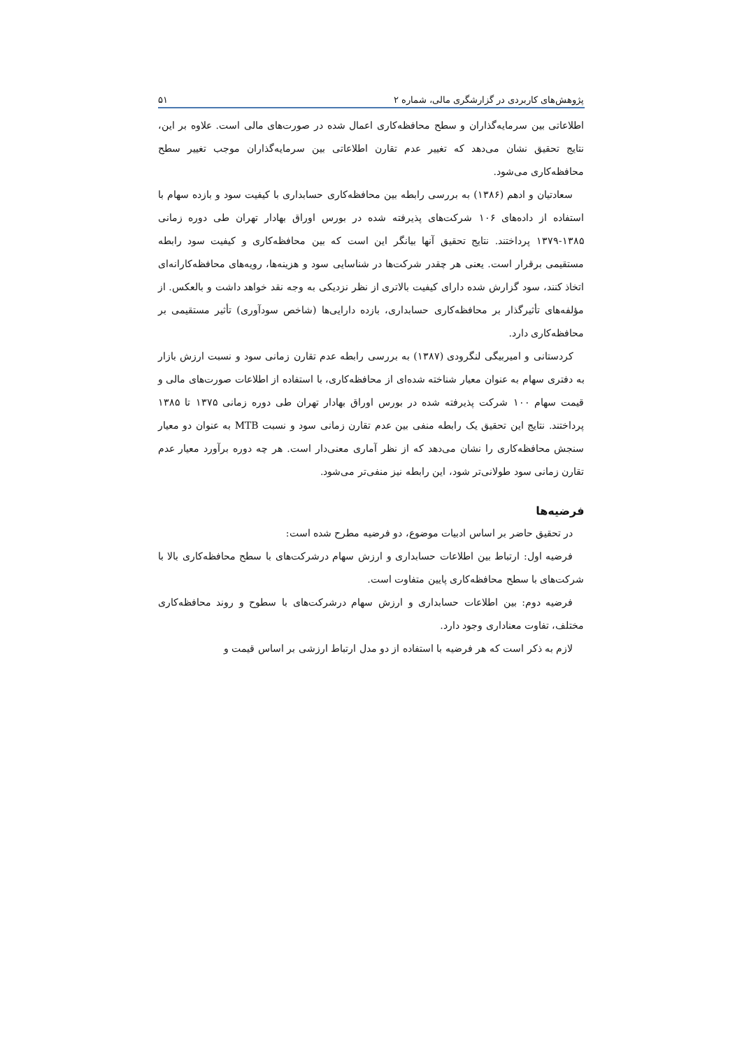پژوهش‌های کاربردی در گزارشگری مالی، شماره ۲ ۵۱
اطلاعاتی بین سرمایه‌گذاران و سطح محافظه‌کاری اعمال شده در صورت‌های مالی است. علاوه بر این، نتایج تحقیق نشان می‌دهد که تغییر عدم تقارن اطلاعاتی بین سرمایه‌گذاران موجب تغییر سطح محافظه‌کاری می‌شود.
سعادتیان و ادهم (۱۳۸۶) به بررسی رابطه بین محافظه‌کاری حسابداری با کیفیت سود و بازده سهام با استفاده از داده‌های ۱۰۶ شرکت‌های پذیرفته شده در بورس اوراق بهادار تهران طی دوره زمانی ۱۳۸۵-۱۳۷۹ پرداختند. نتایج تحقیق آنها بیانگر این است که بین محافظه‌کاری و کیفیت سود رابطه مستقیمی برقرار است. یعنی هر چقدر شرکت‌ها در شناسایی سود و هزینه‌ها، رویه‌های محافظه‌کارانه‌ای اتخاذ کنند، سود گزارش شده دارای کیفیت بالاتری از نظر نزدیکی به وجه نقد خواهد داشت و بالعکس. از مؤلفه‌های تأثیرگذار بر محافظه‌کاری حسابداری، بازده دارایی‌ها (شاخص سودآوری) تأثیر مستقیمی بر محافظه‌کاری دارد.
کردستانی و امیربیگی لنگرودی (۱۳۸۷) به بررسی رابطه عدم تقارن زمانی سود و نسبت ارزش بازار به دفتری سهام به عنوان معیار شناخته شده‌ای از محافظه‌کاری، با استفاده از اطلاعات صورت‌های مالی و قیمت سهام ۱۰۰ شرکت پذیرفته شده در بورس اوراق بهادار تهران طی دوره زمانی ۱۳۷۵ تا ۱۳۸۵ پرداختند. نتایج این تحقیق یک رابطه منفی بین عدم تقارن زمانی سود و نسبت MTB به عنوان دو معیار سنجش محافظه‌کاری را نشان می‌دهد که از نظر آماری معنی‌دار است. هر چه دوره برآورد معیار عدم تقارن زمانی سود طولانی‌تر شود، این رابطه نیز منفی‌تر می‌شود.
فرضیه‌ها
در تحقیق حاضر بر اساس ادبیات موضوع، دو فرضیه مطرح شده است:
فرضیه اول: ارتباط بین اطلاعات حسابداری و ارزش سهام درشرکت‌های با سطح محافظه‌کاری بالا با شرکت‌های با سطح محافظه‌کاری پایین متفاوت است.
فرضیه دوم: بین اطلاعات حسابداری و ارزش سهام درشرکت‌های با سطوح و روند محافظه‌کاری مختلف، تفاوت معناداری وجود دارد.
لازم به ذکر است که هر فرضیه با استفاده از دو مدل ارتباط ارزشی بر اساس قیمت و